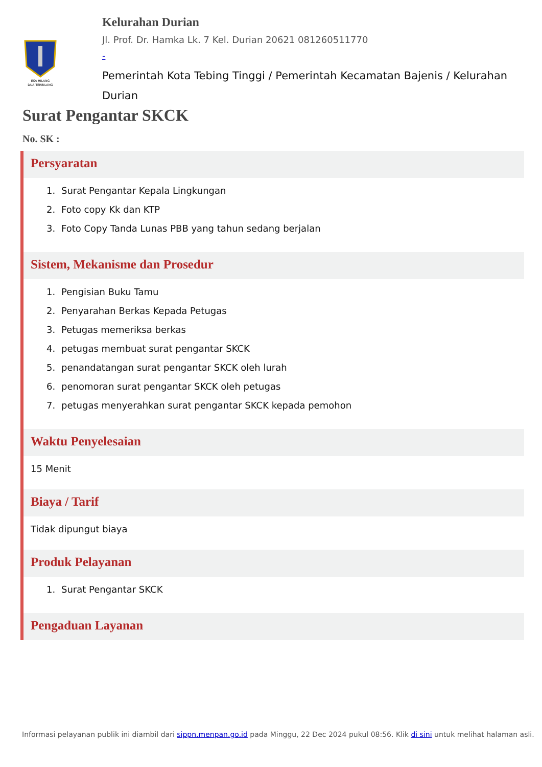ESA HILANG
DUA TERBILANG
Kelurahan Durian
Jl. Prof. Dr. Hamka Lk. 7 Kel. Durian 20621 081260511770
-
Pemerintah Kota Tebing Tinggi / Pemerintah Kecamatan Bajenis / Kelurahan Durian
Surat Pengantar SKCK
No. SK :
Persyaratan
1. Surat Pengantar Kepala Lingkungan
2. Foto copy Kk dan KTP
3. Foto Copy Tanda Lunas PBB yang tahun sedang berjalan
Sistem, Mekanisme dan Prosedur
1. Pengisian Buku Tamu
2. Penyarahan Berkas Kepada Petugas
3. Petugas memeriksa berkas
4. petugas membuat surat pengantar SKCK
5. penandatangan surat pengantar SKCK oleh lurah
6. penomoran surat pengantar SKCK oleh petugas
7. petugas menyerahkan surat pengantar SKCK kepada pemohon
Waktu Penyelesaian
15 Menit
Biaya / Tarif
Tidak dipungut biaya
Produk Pelayanan
1. Surat Pengantar SKCK
Pengaduan Layanan
Informasi pelayanan publik ini diambil dari sippn.menpan.go.id pada Minggu, 22 Dec 2024 pukul 08:56. Klik di sini untuk melihat halaman asli.